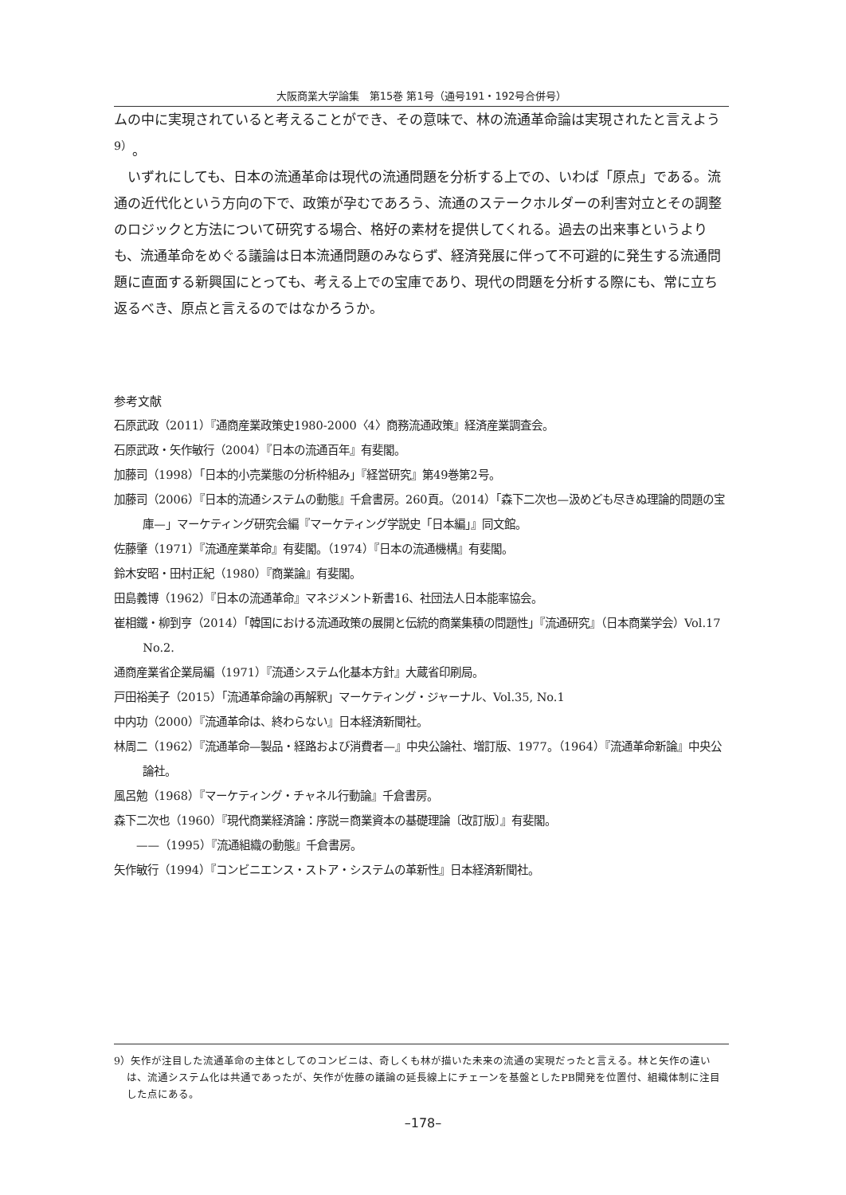大阪商業大学論集　第15巻 第1号（通号191・192号合併号）
ムの中に実現されていると考えることができ、その意味で、林の流通革命論は実現されたと言えよう<sup>9）</sup>。
いずれにしても、日本の流通革命は現代の流通問題を分析する上での、いわば「原点」である。流通の近代化という方向の下で、政策が孕むであろう、流通のステークホルダーの利害対立とその調整のロジックと方法について研究する場合、格好の素材を提供してくれる。過去の出来事というよりも、流通革命をめぐる議論は日本流通問題のみならず、経済発展に伴って不可避的に発生する流通問題に直面する新興国にとっても、考える上での宝庫であり、現代の問題を分析する際にも、常に立ち返るべき、原点と言えるのではなかろうか。
参考文献
石原武政（2011）『通商産業政策史1980-2000〈4〉商務流通政策』経済産業調査会。
石原武政・矢作敏行（2004）『日本の流通百年』有斐閣。
加藤司（1998）「日本的小売業態の分析枠組み」『経営研究』第49巻第2号。
加藤司（2006）『日本的流通システムの動態』千倉書房。260頁。（2014）「森下二次也—汲めども尽きぬ理論的問題の宝庫—」マーケティング研究会編『マーケティング学説史「日本編」』同文館。
佐藤肇（1971）『流通産業革命』有斐閣。（1974）『日本の流通機構』有斐閣。
鈴木安昭・田村正紀（1980）『商業論』有斐閣。
田島義博（1962）『日本の流通革命』マネジメント新書16、社団法人日本能率協会。
崔相鐵・柳到亨（2014）「韓国における流通政策の展開と伝統的商業集積の問題性」『流通研究』（日本商業学会）Vol.17　No.2.
通商産業省企業局編（1971）『流通システム化基本方針』大蔵省印刷局。
戸田裕美子（2015）「流通革命論の再解釈」マーケティング・ジャーナル、Vol.35, No.1
中内功（2000）『流通革命は、終わらない』日本経済新聞社。
林周二（1962）『流通革命—製品・経路および消費者—』中央公論社、増訂版、1977。（1964）『流通革命新論』中央公論社。
風呂勉（1968）『マーケティング・チャネル行動論』千倉書房。
森下二次也（1960）『現代商業経済論：序説＝商業資本の基礎理論〔改訂版〕』有斐閣。
　　——（1995）『流通組織の動態』千倉書房。
矢作敏行（1994）『コンビニエンス・ストア・システムの革新性』日本経済新聞社。
9）矢作が注目した流通革命の主体としてのコンビニは、奇しくも林が描いた未来の流通の実現だったと言える。林と矢作の違いは、流通システム化は共通であったが、矢作が佐藤の議論の延長線上にチェーンを基盤としたPB開発を位置付、組織体制に注目した点にある。
–178–